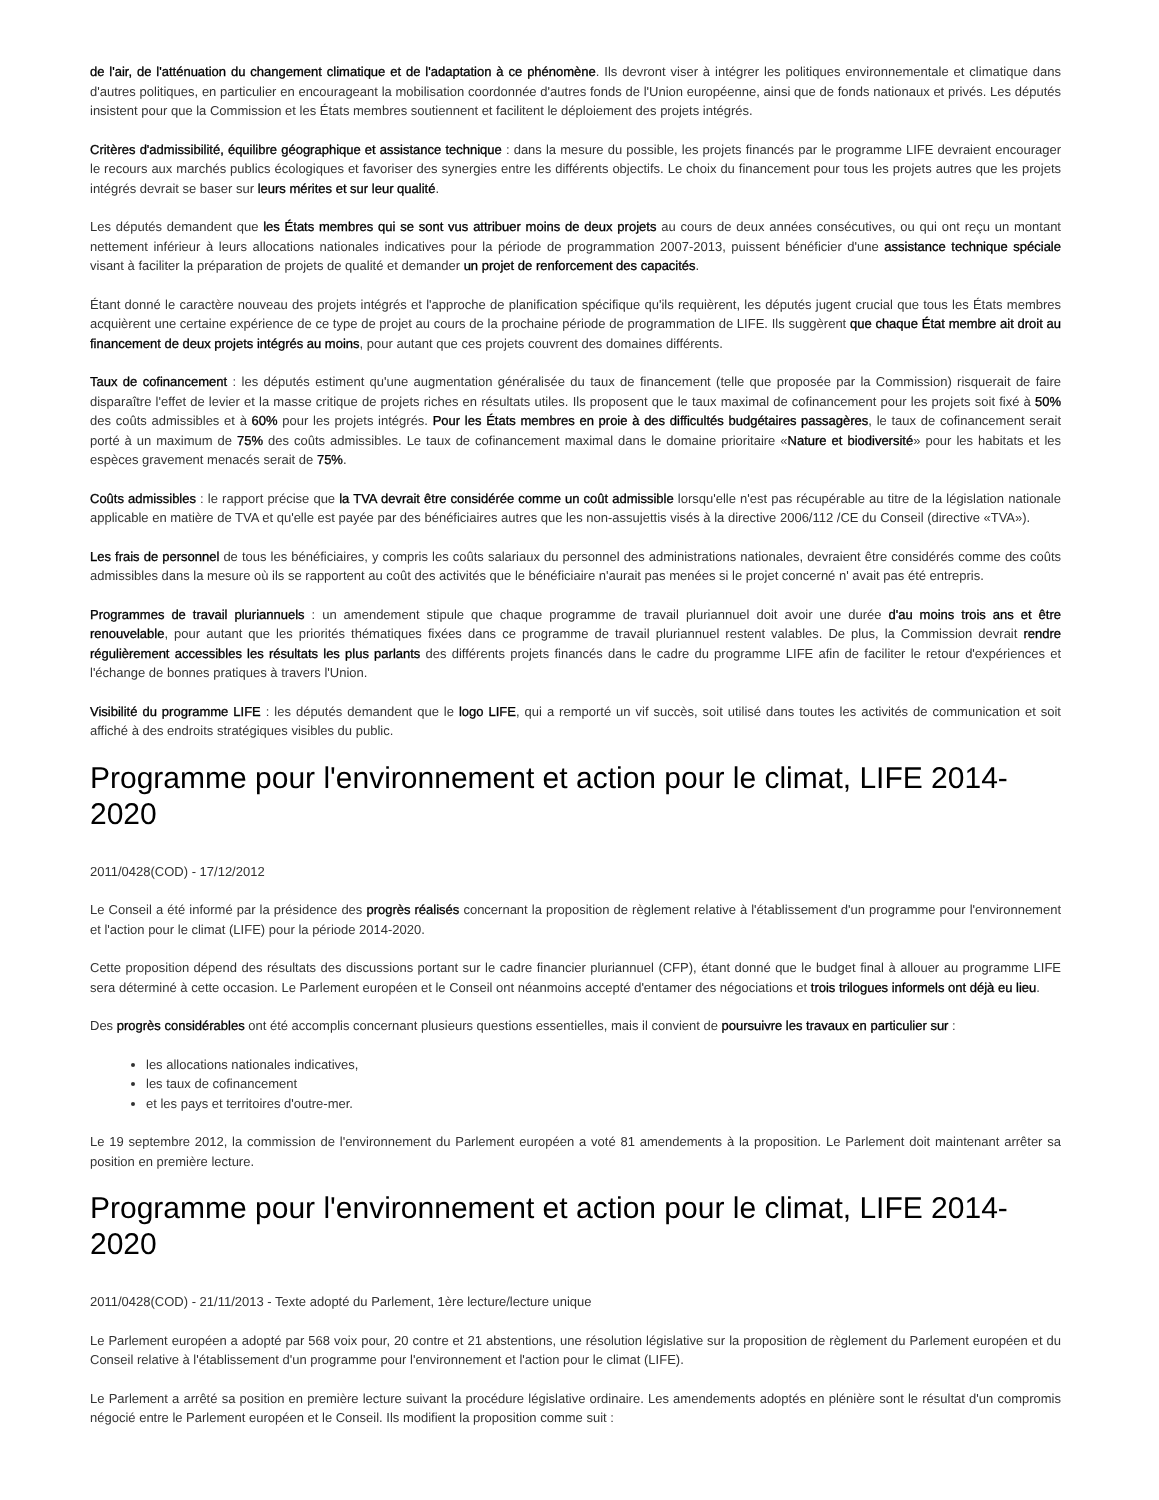de l'air, de l'atténuation du changement climatique et de l'adaptation à ce phénomène. Ils devront viser à intégrer les politiques environnementale et climatique dans d'autres politiques, en particulier en encourageant la mobilisation coordonnée d'autres fonds de l'Union européenne, ainsi que de fonds nationaux et privés. Les députés insistent pour que la Commission et les États membres soutiennent et facilitent le déploiement des projets intégrés.
Critères d'admissibilité, équilibre géographique et assistance technique : dans la mesure du possible, les projets financés par le programme LIFE devraient encourager le recours aux marchés publics écologiques et favoriser des synergies entre les différents objectifs. Le choix du financement pour tous les projets autres que les projets intégrés devrait se baser sur leurs mérites et sur leur qualité.
Les députés demandent que les États membres qui se sont vus attribuer moins de deux projets au cours de deux années consécutives, ou qui ont reçu un montant nettement inférieur à leurs allocations nationales indicatives pour la période de programmation 2007-2013, puissent bénéficier d'une assistance technique spéciale visant à faciliter la préparation de projets de qualité et demander un projet de renforcement des capacités.
Étant donné le caractère nouveau des projets intégrés et l'approche de planification spécifique qu'ils requièrent, les députés jugent crucial que tous les États membres acquièrent une certaine expérience de ce type de projet au cours de la prochaine période de programmation de LIFE. Ils suggèrent que chaque État membre ait droit au financement de deux projets intégrés au moins, pour autant que ces projets couvrent des domaines différents.
Taux de cofinancement : les députés estiment qu'une augmentation généralisée du taux de financement (telle que proposée par la Commission) risquerait de faire disparaître l'effet de levier et la masse critique de projets riches en résultats utiles. Ils proposent que le taux maximal de cofinancement pour les projets soit fixé à 50% des coûts admissibles et à 60% pour les projets intégrés. Pour les États membres en proie à des difficultés budgétaires passagères, le taux de cofinancement serait porté à un maximum de 75% des coûts admissibles. Le taux de cofinancement maximal dans le domaine prioritaire «Nature et biodiversité» pour les habitats et les espèces gravement menacés serait de 75%.
Coûts admissibles : le rapport précise que la TVA devrait être considérée comme un coût admissible lorsqu'elle n'est pas récupérable au titre de la législation nationale applicable en matière de TVA et qu'elle est payée par des bénéficiaires autres que les non-assujettis visés à la directive 2006/112 /CE du Conseil (directive «TVA»).
Les frais de personnel de tous les bénéficiaires, y compris les coûts salariaux du personnel des administrations nationales, devraient être considérés comme des coûts admissibles dans la mesure où ils se rapportent au coût des activités que le bénéficiaire n'aurait pas menées si le projet concerné n' avait pas été entrepris.
Programmes de travail pluriannuels : un amendement stipule que chaque programme de travail pluriannuel doit avoir une durée d'au moins trois ans et être renouvelable, pour autant que les priorités thématiques fixées dans ce programme de travail pluriannuel restent valables. De plus, la Commission devrait rendre régulièrement accessibles les résultats les plus parlants des différents projets financés dans le cadre du programme LIFE afin de faciliter le retour d'expériences et l'échange de bonnes pratiques à travers l'Union.
Visibilité du programme LIFE : les députés demandent que le logo LIFE, qui a remporté un vif succès, soit utilisé dans toutes les activités de communication et soit affiché à des endroits stratégiques visibles du public.
Programme pour l'environnement et action pour le climat, LIFE 2014-2020
2011/0428(COD) - 17/12/2012
Le Conseil a été informé par la présidence des progrès réalisés concernant la proposition de règlement relative à l'établissement d'un programme pour l'environnement et l'action pour le climat (LIFE) pour la période 2014-2020.
Cette proposition dépend des résultats des discussions portant sur le cadre financier pluriannuel (CFP), étant donné que le budget final à allouer au programme LIFE sera déterminé à cette occasion. Le Parlement européen et le Conseil ont néanmoins accepté d'entamer des négociations et trois trilogues informels ont déjà eu lieu.
Des progrès considérables ont été accomplis concernant plusieurs questions essentielles, mais il convient de poursuivre les travaux en particulier sur :
les allocations nationales indicatives,
les taux de cofinancement
et les pays et territoires d'outre-mer.
Le 19 septembre 2012, la commission de l'environnement du Parlement européen a voté 81 amendements à la proposition. Le Parlement doit maintenant arrêter sa position en première lecture.
Programme pour l'environnement et action pour le climat, LIFE 2014-2020
2011/0428(COD) - 21/11/2013 - Texte adopté du Parlement, 1ère lecture/lecture unique
Le Parlement européen a adopté par 568 voix pour, 20 contre et 21 abstentions, une résolution législative sur la proposition de règlement du Parlement européen et du Conseil relative à l'établissement d'un programme pour l'environnement et l'action pour le climat (LIFE).
Le Parlement a arrêté sa position en première lecture suivant la procédure législative ordinaire. Les amendements adoptés en plénière sont le résultat d'un compromis négocié entre le Parlement européen et le Conseil. Ils modifient la proposition comme suit :